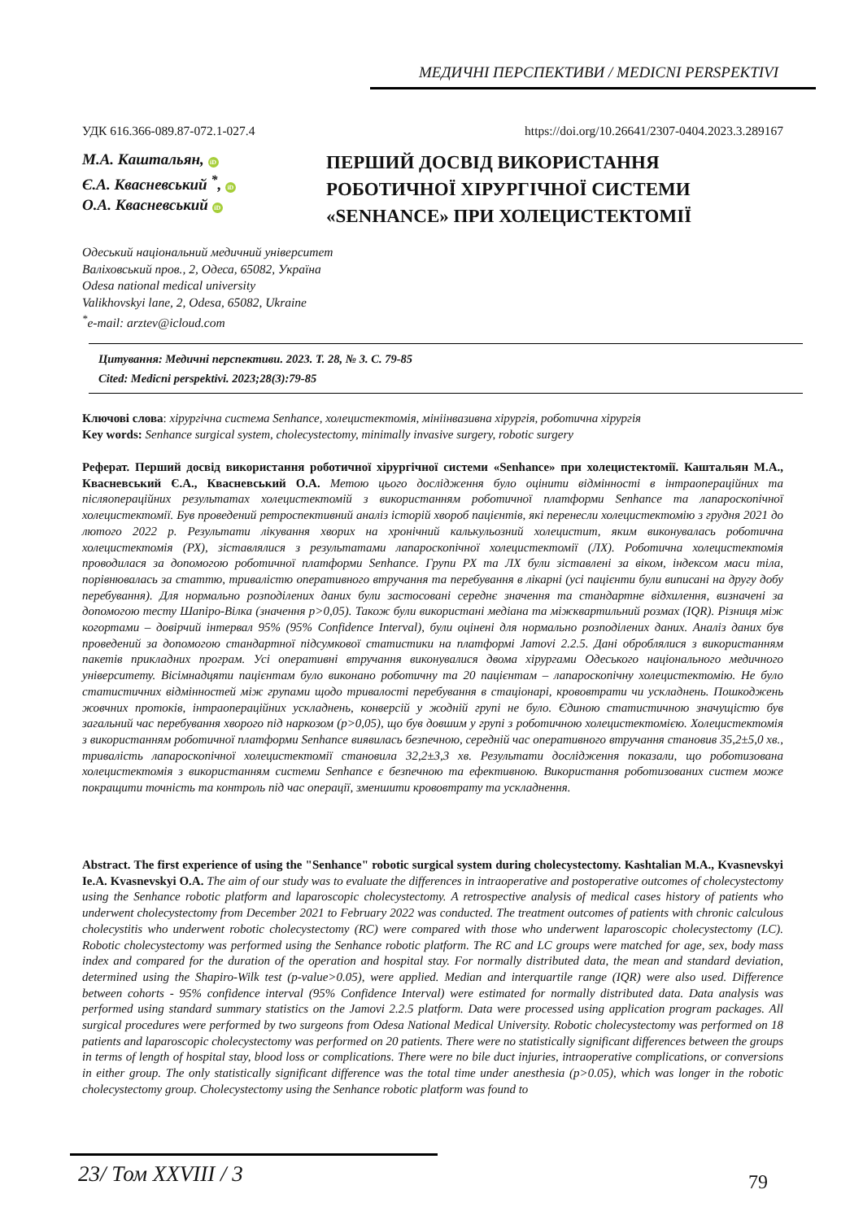МЕДИЧНІ ПЕРСПЕКТИВИ / MEDICNI PERSPEKTIVI
УДК 616.366-089.87-072.1-027.4 https://doi.org/10.26641/2307-0404.2023.3.289167
М.А. Каштальян, iD
Є.А. Квасневський <sup>*</sup>, iD
О.А. Квасневський iD
ПЕРШИЙ ДОСВІД ВИКОРИСТАННЯ
РОБОТИЧНОЇ ХІРУРГІЧНОЇ СИСТЕМИ
«SENHANCE» ПРИ ХОЛЕЦИСТЕКТОМІЇ
Одеський національний медичний університет
Валіховський пров., 2, Одеса, 65082, Україна
Odesa national medical university
Valikhovskyi lane, 2, Odesa, 65082, Ukraine
<sup>*</sup> e-mail: arztev@icloud.com
Цитування: Медичні перспективи. 2023. Т. 28, № 3. С. 79-85
Cited: Medicni perspektivi. 2023;28(3):79-85
Ключові слова: хірургічна система Senhance, холецистектомія, мініінвазивна хірургія, роботична хірургія
Key words: Senhance surgical system, cholecystectomy, minimally invasive surgery, robotic surgery
Реферат. Перший досвід використання роботичної хірургічної системи «Senhance» при холецистектомії. Каштальян М.А., Квасневський Є.А., Квасневський О.А. Метою цього дослідження було оцінити відмінності в інтраопераційних та післяопераційних результатах холецистектомій з використанням роботичної платформи Senhance та лапароскопічної холецистектомії. Був проведений ретроспективний аналіз історій хвороб пацієнтів, які перенесли холецистектомію з грудня 2021 до лютого 2022 р. Результати лікування хворих на хронічний калькульозний холецистит, яким виконувалась роботична холецистектомія (РХ), зіставлялися з результатами лапароскопічної холецистектомії (ЛХ). Роботична холецистектомія проводилася за допомогою роботичної платформи Senhance. Групи РХ та ЛХ були зіставлені за віком, індексом маси тіла, порівнювалась за статтю, тривалістю оперативного втручання та перебування в лікарні (усі пацієнти були виписані на другу добу перебування). Для нормально розподілених даних були застосовані середнє значення та стандартне відхилення, визначені за допомогою тесту Шапіро-Вілка (значення p>0,05). Також були використані медіана та міжквартильний розмах (IQR). Різниця між когортами – довірчий інтервал 95% (95% Confidence Interval), були оцінені для нормально розподілених даних. Аналіз даних був проведений за допомогою стандартної підсумкової статистики на платформі Jamovi 2.2.5. Дані оброблялися з використанням пакетів прикладних програм. Усі оперативні втручання виконувалися двома хірургами Одеського національного медичного університету. Вісімнадцяти пацієнтам було виконано роботичну та 20 пацієнтам – лапароскопічну холецистектомію. Не було статистичних відмінностей між групами щодо тривалості перебування в стаціонарі, крововтрати чи ускладнень. Пошкоджень жовчних протоків, інтраопераційних ускладнень, конверсій у жодній групі не було. Єдиною статистичною значущістю був загальний час перебування хворого під наркозом (p>0,05), що був довшим у групі з роботичною холецистектомією. Холецистектомія з використанням роботичної платформи Senhance виявилась безпечною, середній час оперативного втручання становив 35,2±5,0 хв., тривалість лапароскопічної холецистектомії становила 32,2±3,3 хв. Результати дослідження показали, що роботизована холецистектомія з використанням системи Senhance є безпечною та ефективною. Використання роботизованих систем може покращити точність та контроль під час операції, зменшити крововтрату та ускладнення.
Abstract. The first experience of using the "Senhance" robotic surgical system during cholecystectomy. Kashtalian M.A., Kvasnevskyi Ie.A. Kvasnevskyi O.A. The aim of our study was to evaluate the differences in intraoperative and postoperative outcomes of cholecystectomy using the Senhance robotic platform and laparoscopic cholecystectomy. A retrospective analysis of medical cases history of patients who underwent cholecystectomy from December 2021 to February 2022 was conducted. The treatment outcomes of patients with chronic calculous cholecystitis who underwent robotic cholecystectomy (RC) were compared with those who underwent laparoscopic cholecystectomy (LC). Robotic cholecystectomy was performed using the Senhance robotic platform. The RC and LC groups were matched for age, sex, body mass index and compared for the duration of the operation and hospital stay. For normally distributed data, the mean and standard deviation, determined using the Shapiro-Wilk test (p-value>0.05), were applied. Median and interquartile range (IQR) were also used. Difference between cohorts - 95% confidence interval (95% Confidence Interval) were estimated for normally distributed data. Data analysis was performed using standard summary statistics on the Jamovi 2.2.5 platform. Data were processed using application program packages. All surgical procedures were performed by two surgeons from Odesa National Medical University. Robotic cholecystectomy was performed on 18 patients and laparoscopic cholecystectomy was performed on 20 patients. There were no statistically significant differences between the groups in terms of length of hospital stay, blood loss or complications. There were no bile duct injuries, intraoperative complications, or conversions in either group. The only statistically significant difference was the total time under anesthesia (p>0.05), which was longer in the robotic cholecystectomy group. Cholecystectomy using the Senhance robotic platform was found to
23/ Том XXVIII / 3 79